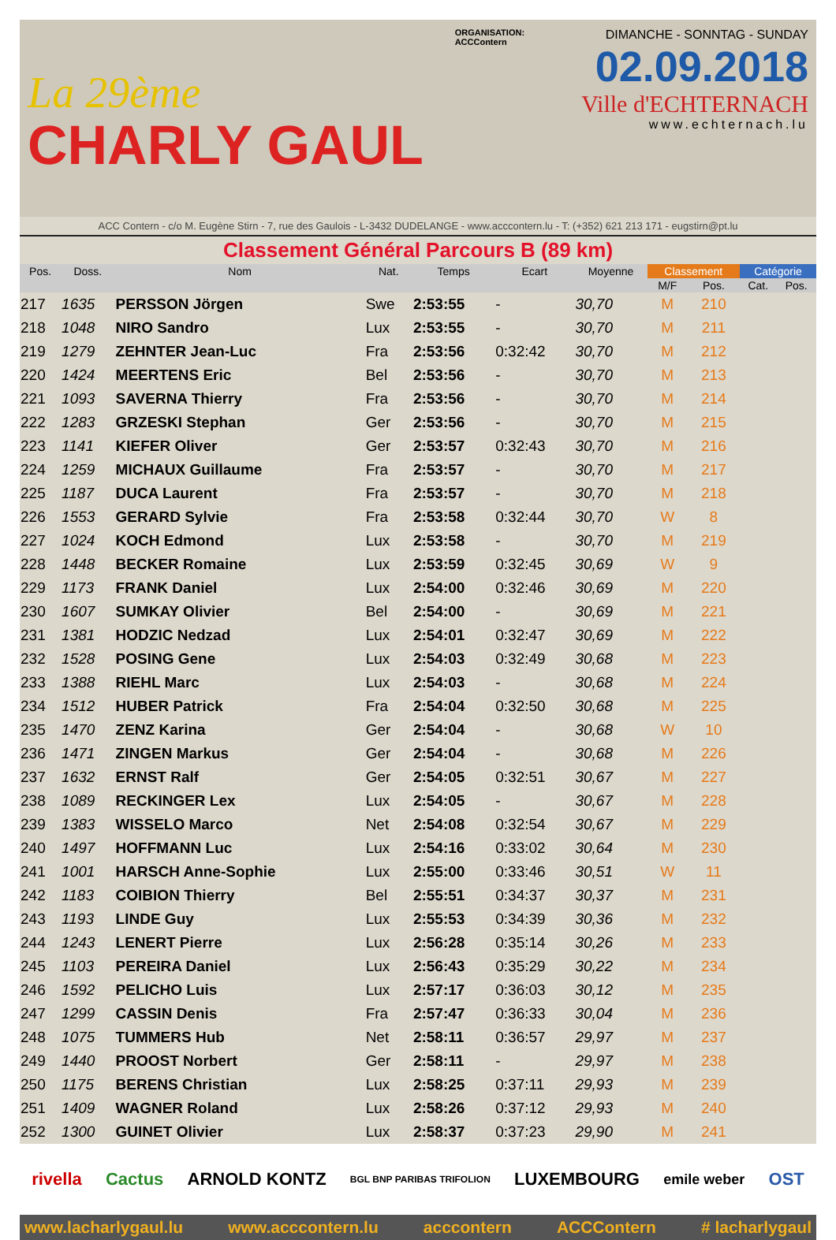La 29ème
CHARLY GAUL
ORGANISATION:
ACCContern
DIMANCHE - SONNTAG - SUNDAY
02.09.2018
Ville d'ECHTERNACH
www.echternach.lu
ACC Contern - c/o M. Eugène Stirn - 7, rue des Gaulois - L-3432 DUDELANGE - www.acccontern.lu - T: (+352) 621 213 171 - eugstirn@pt.lu
Classement Général Parcours B (89 km)
| Pos. | Doss. | Nom | Nat. | Temps | Ecart | Moyenne | Classement | | Catégorie | |
| --- | --- | --- | --- | --- | --- | --- | --- | --- | --- | --- |
| | | | | | | | M/F | Pos. | Cat. | Pos. |
| 217 | 1635 | PERSSON Jörgen | Swe | 2:53:55 | - | 30,70 | M | 210 | | |
| 218 | 1048 | NIRO Sandro | Lux | 2:53:55 | - | 30,70 | M | 211 | | |
| 219 | 1279 | ZEHNTER Jean-Luc | Fra | 2:53:56 | 0:32:42 | 30,70 | M | 212 | | |
| 220 | 1424 | MEERTENS Eric | Bel | 2:53:56 | - | 30,70 | M | 213 | | |
| 221 | 1093 | SAVERNA Thierry | Fra | 2:53:56 | - | 30,70 | M | 214 | | |
| 222 | 1283 | GRZESKI Stephan | Ger | 2:53:56 | - | 30,70 | M | 215 | | |
| 223 | 1141 | KIEFER Oliver | Ger | 2:53:57 | 0:32:43 | 30,70 | M | 216 | | |
| 224 | 1259 | MICHAUX Guillaume | Fra | 2:53:57 | - | 30,70 | M | 217 | | |
| 225 | 1187 | DUCA Laurent | Fra | 2:53:57 | - | 30,70 | M | 218 | | |
| 226 | 1553 | GERARD Sylvie | Fra | 2:53:58 | 0:32:44 | 30,70 | W | 8 | | |
| 227 | 1024 | KOCH Edmond | Lux | 2:53:58 | - | 30,70 | M | 219 | | |
| 228 | 1448 | BECKER Romaine | Lux | 2:53:59 | 0:32:45 | 30,69 | W | 9 | | |
| 229 | 1173 | FRANK Daniel | Lux | 2:54:00 | 0:32:46 | 30,69 | M | 220 | | |
| 230 | 1607 | SUMKAY Olivier | Bel | 2:54:00 | - | 30,69 | M | 221 | | |
| 231 | 1381 | HODZIC Nedzad | Lux | 2:54:01 | 0:32:47 | 30,69 | M | 222 | | |
| 232 | 1528 | POSING Gene | Lux | 2:54:03 | 0:32:49 | 30,68 | M | 223 | | |
| 233 | 1388 | RIEHL Marc | Lux | 2:54:03 | - | 30,68 | M | 224 | | |
| 234 | 1512 | HUBER Patrick | Fra | 2:54:04 | 0:32:50 | 30,68 | M | 225 | | |
| 235 | 1470 | ZENZ Karina | Ger | 2:54:04 | - | 30,68 | W | 10 | | |
| 236 | 1471 | ZINGEN Markus | Ger | 2:54:04 | - | 30,68 | M | 226 | | |
| 237 | 1632 | ERNST Ralf | Ger | 2:54:05 | 0:32:51 | 30,67 | M | 227 | | |
| 238 | 1089 | RECKINGER Lex | Lux | 2:54:05 | - | 30,67 | M | 228 | | |
| 239 | 1383 | WISSELO Marco | Net | 2:54:08 | 0:32:54 | 30,67 | M | 229 | | |
| 240 | 1497 | HOFFMANN Luc | Lux | 2:54:16 | 0:33:02 | 30,64 | M | 230 | | |
| 241 | 1001 | HARSCH Anne-Sophie | Lux | 2:55:00 | 0:33:46 | 30,51 | W | 11 | | |
| 242 | 1183 | COIBION Thierry | Bel | 2:55:51 | 0:34:37 | 30,37 | M | 231 | | |
| 243 | 1193 | LINDE Guy | Lux | 2:55:53 | 0:34:39 | 30,36 | M | 232 | | |
| 244 | 1243 | LENERT Pierre | Lux | 2:56:28 | 0:35:14 | 30,26 | M | 233 | | |
| 245 | 1103 | PEREIRA Daniel | Lux | 2:56:43 | 0:35:29 | 30,22 | M | 234 | | |
| 246 | 1592 | PELICHO Luis | Lux | 2:57:17 | 0:36:03 | 30,12 | M | 235 | | |
| 247 | 1299 | CASSIN Denis | Fra | 2:57:47 | 0:36:33 | 30,04 | M | 236 | | |
| 248 | 1075 | TUMMERS Hub | Net | 2:58:11 | 0:36:57 | 29,97 | M | 237 | | |
| 249 | 1440 | PROOST Norbert | Ger | 2:58:11 | - | 29,97 | M | 238 | | |
| 250 | 1175 | BERENS Christian | Lux | 2:58:25 | 0:37:11 | 29,93 | M | 239 | | |
| 251 | 1409 | WAGNER Roland | Lux | 2:58:26 | 0:37:12 | 29,93 | M | 240 | | |
| 252 | 1300 | GUINET Olivier | Lux | 2:58:37 | 0:37:23 | 29,90 | M | 241 | | |
rivella Cactus ARNOLD KONTZ BGL BNP PARIBAS TRIFOLION LUXEMBOURG emile weber OST
www.lacharlygaul.lu www.acccontern.lu acccontern ACCContern # lacharlygaul